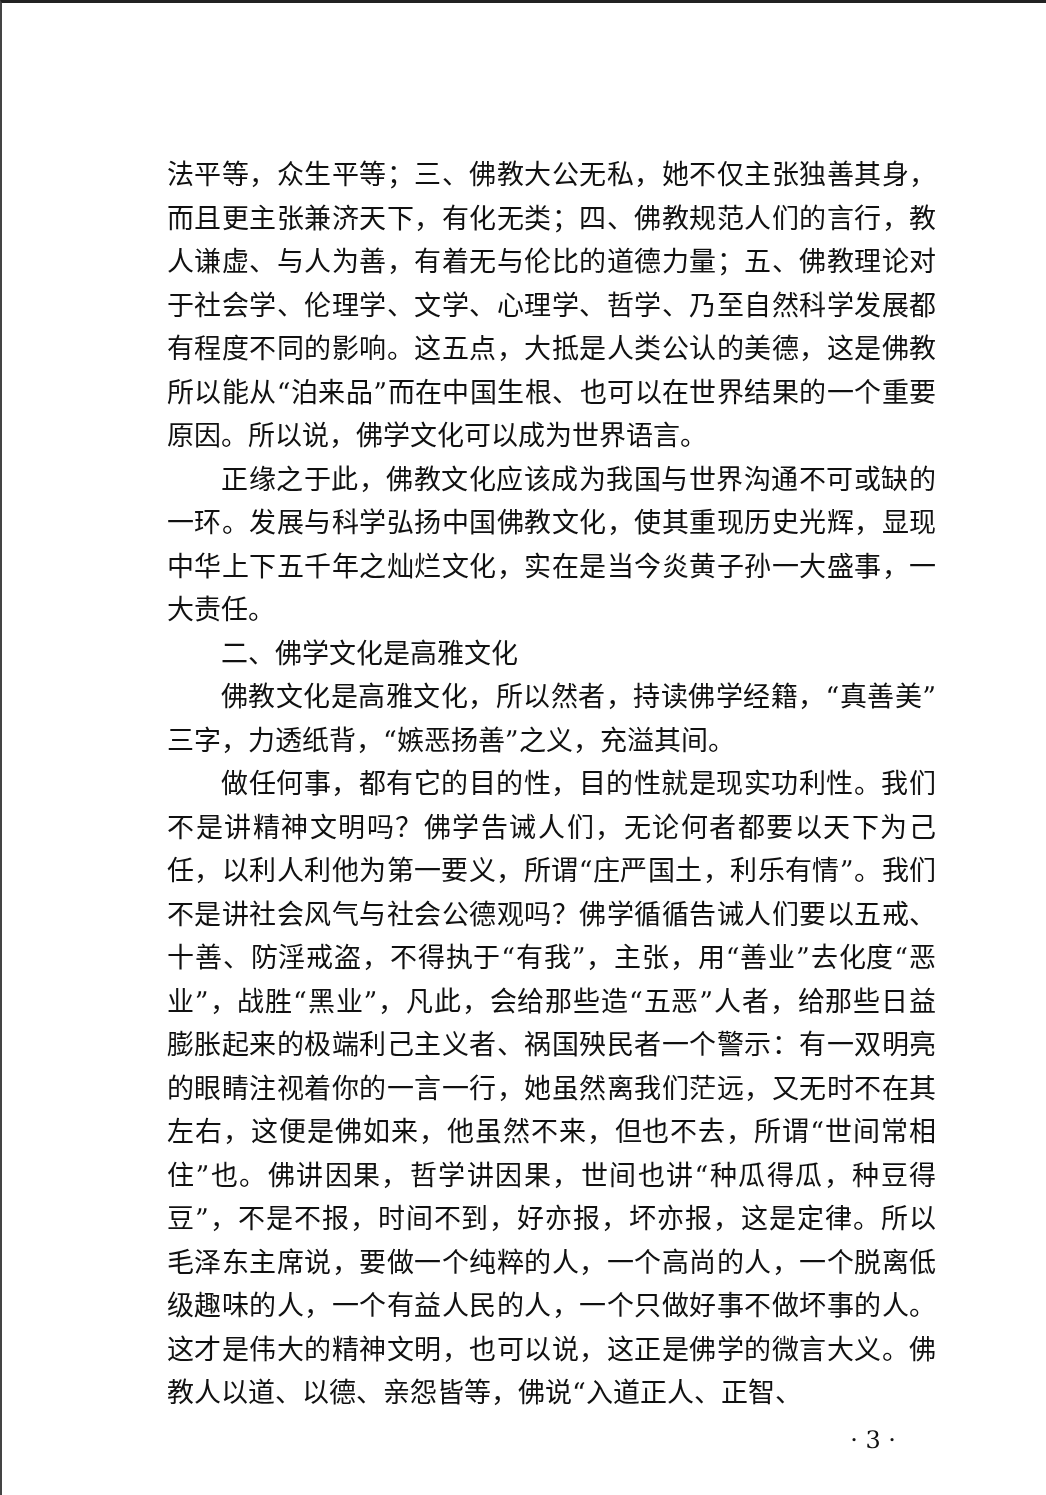法平等，众生平等；三、佛教大公无私，她不仅主张独善其身，而且更主张兼济天下，有化无类；四、佛教规范人们的言行，教人谦虚、与人为善，有着无与伦比的道德力量；五、佛教理论对于社会学、伦理学、文学、心理学、哲学、乃至自然科学发展都有程度不同的影响。这五点，大抵是人类公认的美德，这是佛教所以能从“泊来品”而在中国生根、也可以在世界结果的一个重要原因。所以说，佛学文化可以成为世界语言。
正缘之于此，佛教文化应该成为我国与世界沟通不可或缺的一环。发展与科学弘扬中国佛教文化，使其重现历史光辉，显现中华上下五千年之灿烂文化，实在是当今炎黄子孙一大盛事，一大责任。
二、佛学文化是高雅文化
佛教文化是高雅文化，所以然者，持读佛学经籍，“真善美”三字，力透纸背，“嫉恶扬善”之义，充溢其间。
做任何事，都有它的目的性，目的性就是现实功利性。我们不是讲精神文明吗？佛学告诫人们，无论何者都要以天下为己任，以利人利他为第一要义，所谓“庄严国土，利乐有情”。我们不是讲社会风气与社会公德观吗？佛学循循告诫人们要以五戒、十善、防淫戒盗，不得执于“有我”，主张，用“善业”去化度“恶业”，战胜“黑业”，凡此，会给那些造“五恶”人者，给那些日益膨胀起来的极端利己主义者、祸国殃民者一个警示：有一双明亮的眼睛注视着你的一言一行，她虽然离我们茫远，又无时不在其左右，这便是佛如来，他虽然不来，但也不去，所谓“世间常相住”也。佛讲因果，哲学讲因果，世间也讲“种瓜得瓜，种豆得豆”，不是不报，时间不到，好亦报，坏亦报，这是定律。所以毛泽东主席说，要做一个纯粹的人，一个高尚的人，一个脱离低级趣味的人，一个有益人民的人，一个只做好事不做坏事的人。这才是伟大的精神文明，也可以说，这正是佛学的微言大义。佛教人以道、以德、亲怨皆等，佛说“入道正人、正智、
· 3 ·